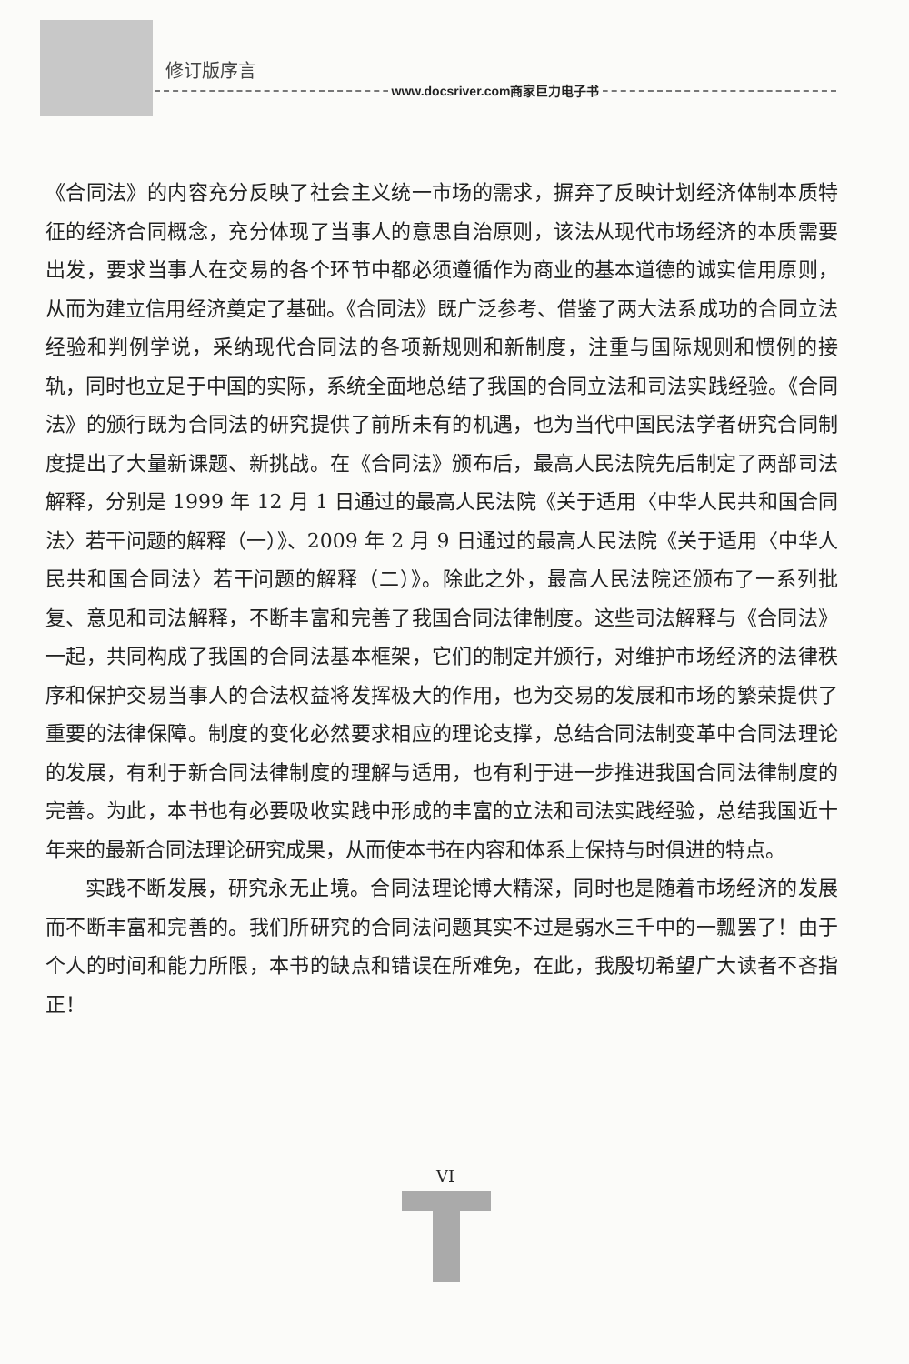修订版序言
www.docsriver.com商家巨力电子书
《合同法》的内容充分反映了社会主义统一市场的需求，摒弃了反映计划经济体制本质特征的经济合同概念，充分体现了当事人的意思自治原则，该法从现代市场经济的本质需要出发，要求当事人在交易的各个环节中都必须遵循作为商业的基本道德的诚实信用原则，从而为建立信用经济奠定了基础。《合同法》既广泛参考、借鉴了两大法系成功的合同立法经验和判例学说，采纳现代合同法的各项新规则和新制度，注重与国际规则和惯例的接轨，同时也立足于中国的实际，系统全面地总结了我国的合同立法和司法实践经验。《合同法》的颁行既为合同法的研究提供了前所未有的机遇，也为当代中国民法学者研究合同制度提出了大量新课题、新挑战。在《合同法》颁布后，最高人民法院先后制定了两部司法解释，分别是 1999 年 12 月 1 日通过的最高人民法院《关于适用〈中华人民共和国合同法〉若干问题的解释（一）》、2009 年 2 月 9 日通过的最高人民法院《关于适用〈中华人民共和国合同法〉若干问题的解释（二）》。除此之外，最高人民法院还颁布了一系列批复、意见和司法解释，不断丰富和完善了我国合同法律制度。这些司法解释与《合同法》一起，共同构成了我国的合同法基本框架，它们的制定并颁行，对维护市场经济的法律秩序和保护交易当事人的合法权益将发挥极大的作用，也为交易的发展和市场的繁荣提供了重要的法律保障。制度的变化必然要求相应的理论支撑，总结合同法制变革中合同法理论的发展，有利于新合同法律制度的理解与适用，也有利于进一步推进我国合同法律制度的完善。为此，本书也有必要吸收实践中形成的丰富的立法和司法实践经验，总结我国近十年来的最新合同法理论研究成果，从而使本书在内容和体系上保持与时俱进的特点。
实践不断发展，研究永无止境。合同法理论博大精深，同时也是随着市场经济的发展而不断丰富和完善的。我们所研究的合同法问题其实不过是弱水三千中的一瓢罢了！由于个人的时间和能力所限，本书的缺点和错误在所难免，在此，我殷切希望广大读者不吝指正！
VI